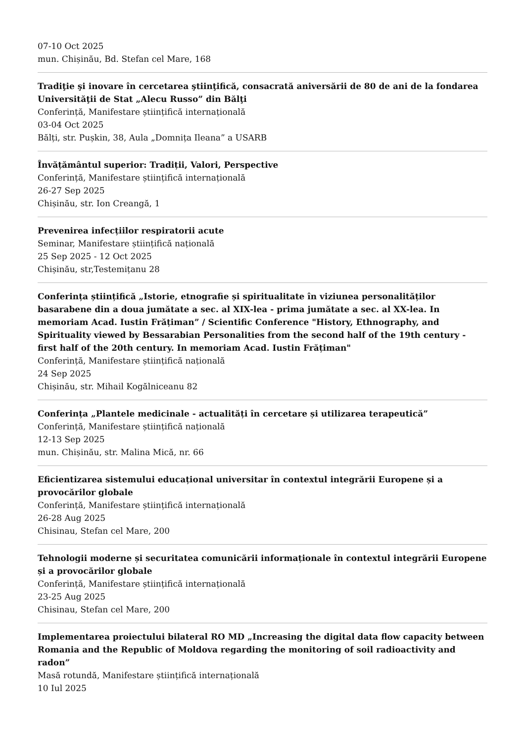07-10 Oct 2025
mun. Chișinău, Bd. Stefan cel Mare, 168
Tradiţie şi inovare în cercetarea ştiinţifică, consacrată aniversării de 80 de ani de la fondarea Universităţii de Stat „Alecu Russo” din Bălţi
Conferință, Manifestare științifică internațională
03-04 Oct 2025
Bălți, str. Pușkin, 38, Aula „Domnița Ileana” a USARB
Învățământul superior: Tradiții, Valori, Perspective
Conferință, Manifestare științifică internațională
26-27 Sep 2025
Chișinău, str. Ion Creangă, 1
Prevenirea infecțiilor respiratorii acute
Seminar, Manifestare științifică națională
25 Sep 2025 - 12 Oct 2025
Chișinău, str,Testemițanu 28
Conferința științifică „Istorie, etnografie și spiritualitate în viziunea personalităților basarabene din a doua jumătate a sec. al XIX-lea - prima jumătate a sec. al XX-lea. In memoriam Acad. Iustin Frățiman” / Scientific Conference "History, Ethnography, and Spirituality viewed by Bessarabian Personalities from the second half of the 19th century - first half of the 20th century. In memoriam Acad. Iustin Frățiman"
Conferință, Manifestare științifică națională
24 Sep 2025
Chișinău, str. Mihail Kogălniceanu 82
Conferința „Plantele medicinale - actualități în cercetare și utilizarea terapeutică”
Conferință, Manifestare științifică națională
12-13 Sep 2025
mun. Chișinău, str. Malina Mică, nr. 66
Eficientizarea sistemului educațional universitar în contextul integrării Europene și a provocărilor globale
Conferință, Manifestare științifică internațională
26-28 Aug 2025
Chisinau, Stefan cel Mare, 200
Tehnologii moderne și securitatea comunicării informaționale în contextul integrării Europene și a provocărilor globale
Conferință, Manifestare științifică internațională
23-25 Aug 2025
Chisinau, Stefan cel Mare, 200
Implementarea proiectului bilateral RO MD „Increasing the digital data flow capacity between Romania and the Republic of Moldova regarding the monitoring of soil radioactivity and radon”
Masă rotundă, Manifestare științifică internațională
10 Iul 2025